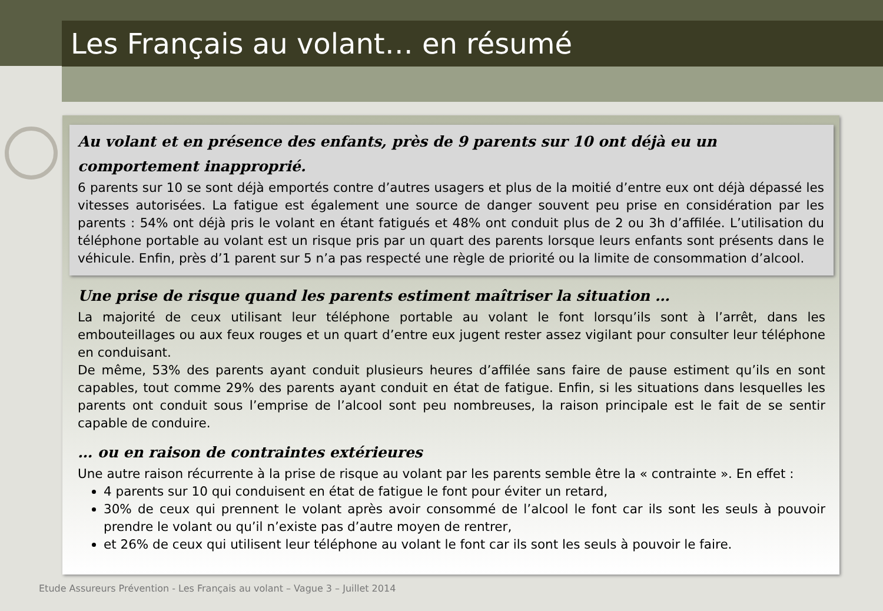Les Français au volant… en résumé
Au volant et en présence des enfants, près de 9 parents sur 10 ont déjà eu un comportement inapproprié.
6 parents sur 10 se sont déjà emportés contre d’autres usagers et plus de la moitié d’entre eux ont déjà dépassé les vitesses autorisées. La fatigue est également une source de danger souvent peu prise en considération par les parents : 54% ont déjà pris le volant en étant fatigués et 48% ont conduit plus de 2 ou 3h d’affilée. L’utilisation du téléphone portable au volant est un risque pris par un quart des parents lorsque leurs enfants sont présents dans le véhicule. Enfin, près d’1 parent sur 5 n’a pas respecté une règle de priorité ou la limite de consommation d’alcool.
Une prise de risque quand les parents estiment maîtriser la situation …
La majorité de ceux utilisant leur téléphone portable au volant le font lorsqu’ils sont à l’arrêt, dans les embouteillages ou aux feux rouges et un quart d’entre eux jugent rester assez vigilant pour consulter leur téléphone en conduisant.
De même, 53% des parents ayant conduit plusieurs heures d’affilée sans faire de pause estiment qu’ils en sont capables, tout comme 29% des parents ayant conduit en état de fatigue. Enfin, si les situations dans lesquelles les parents ont conduit sous l’emprise de l’alcool sont peu nombreuses, la raison principale est le fait de se sentir capable de conduire.
… ou en raison de contraintes extérieures
Une autre raison récurrente à la prise de risque au volant par les parents semble être la « contrainte ». En effet :
4 parents sur 10 qui conduisent en état de fatigue le font pour éviter un retard,
30% de ceux qui prennent le volant après avoir consommé de l’alcool le font car ils sont les seuls à pouvoir prendre le volant ou qu’il n’existe pas d’autre moyen de rentrer,
et 26% de ceux qui utilisent leur téléphone au volant le font car ils sont les seuls à pouvoir le faire.
Etude Assureurs Prévention - Les Français au volant – Vague 3 – Juillet 2014